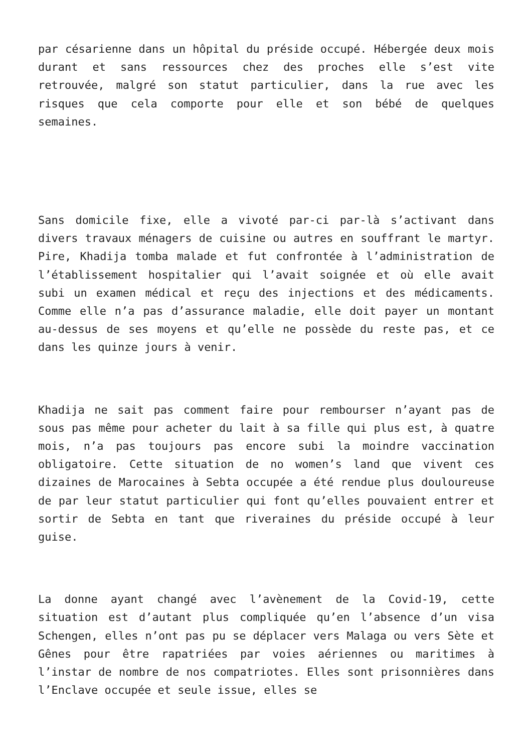par césarienne dans un hôpital du préside occupé. Hébergée deux mois durant et sans ressources chez des proches elle s’est vite retrouvée, malgré son statut particulier, dans la rue avec les risques que cela comporte pour elle et son bébé de quelques semaines.
Sans domicile fixe, elle a vivoté par-ci par-là s’activant dans divers travaux ménagers de cuisine ou autres en souffrant le martyr. Pire, Khadija tomba malade et fut confrontée à l’administration de l’établissement hospitalier qui l’avait soignée et où elle avait subi un examen médical et reçu des injections et des médicaments. Comme elle n’a pas d’assurance maladie, elle doit payer un montant au-dessus de ses moyens et qu’elle ne possède du reste pas, et ce dans les quinze jours à venir.
Khadija ne sait pas comment faire pour rembourser n’ayant pas de sous pas même pour acheter du lait à sa fille qui plus est, à quatre mois, n’a pas toujours pas encore subi la moindre vaccination obligatoire. Cette situation de no women’s land que vivent ces dizaines de Marocaines à Sebta occupée a été rendue plus douloureuse de par leur statut particulier qui font qu’elles pouvaient entrer et sortir de Sebta en tant que riveraines du préside occupé à leur guise.
La donne ayant changé avec l’avènement de la Covid-19, cette situation est d’autant plus compliquée qu’en l’absence d’un visa Schengen, elles n’ont pas pu se déplacer vers Malaga ou vers Sète et Gênes pour être rapatriées par voies aériennes ou maritimes à l’instar de nombre de nos compatriotes. Elles sont prisonnières dans l’Enclave occupée et seule issue, elles se